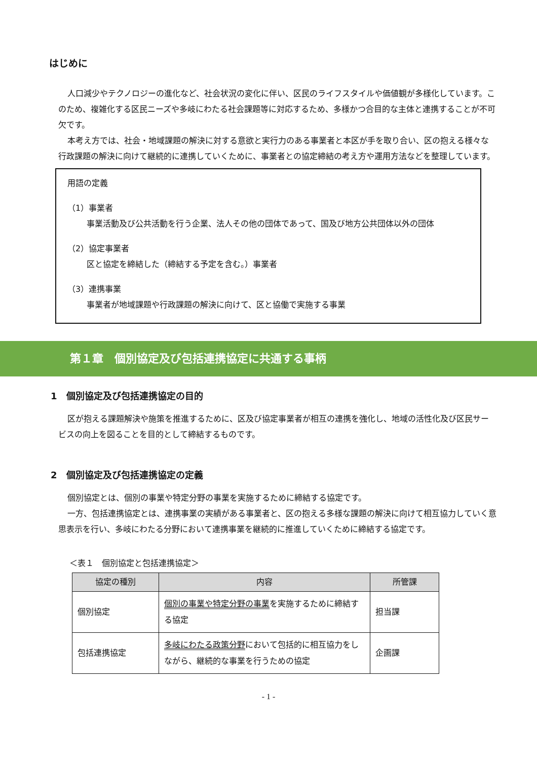はじめに
人口減少やテクノロジーの進化など、社会状況の変化に伴い、区民のライフスタイルや価値観が多様化しています。このため、複雑化する区民ニーズや多岐にわたる社会課題等に対応するため、多様かつ合目的な主体と連携することが不可欠です。
本考え方では、社会・地域課題の解決に対する意欲と実行力のある事業者と本区が手を取り合い、区の抱える様々な行政課題の解決に向けて継続的に連携していくために、事業者との協定締結の考え方や運用方法などを整理しています。
用語の定義
（1）事業者
事業活動及び公共活動を行う企業、法人その他の団体であって、国及び地方公共団体以外の団体
（2）協定事業者
区と協定を締結した（締結する予定を含む。）事業者
（3）連携事業
事業者が地域課題や行政課題の解決に向けて、区と協働で実施する事業
第１章　個別協定及び包括連携協定に共通する事柄
1　個別協定及び包括連携協定の目的
区が抱える課題解決や施策を推進するために、区及び協定事業者が相互の連携を強化し、地域の活性化及び区民サービスの向上を図ることを目的として締結するものです。
2　個別協定及び包括連携協定の定義
個別協定とは、個別の事業や特定分野の事業を実施するために締結する協定です。
一方、包括連携協定とは、連携事業の実績がある事業者と、区の抱える多様な課題の解決に向けて相互協力していく意思表示を行い、多岐にわたる分野において連携事業を継続的に推進していくために締結する協定です。
＜表１　個別協定と包括連携協定＞
| 協定の種別 | 内容 | 所管課 |
| --- | --- | --- |
| 個別協定 | 個別の事業や特定分野の事業 を実施するために締結する協定 | 担当課 |
| 包括連携協定 | 多岐にわたる政策分野 において包括的に相互協力をしながら、継続的な事業を行うための協定 | 企画課 |
- 1 -